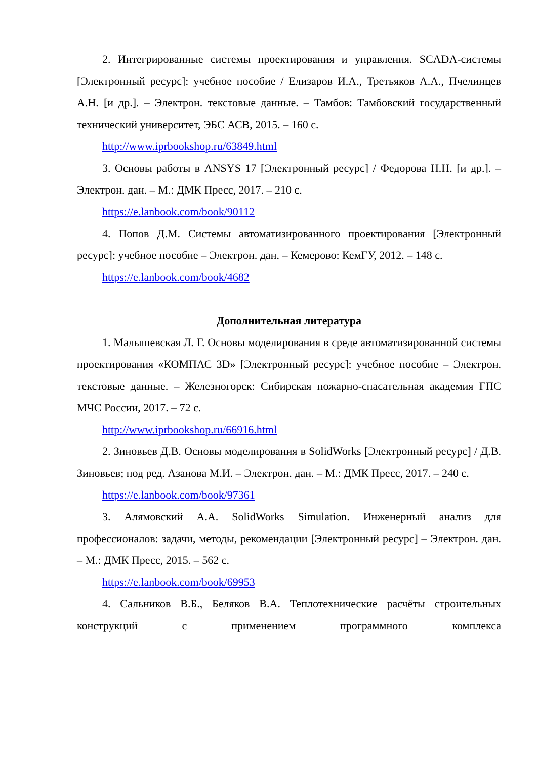2. Интегрированные системы проектирования и управления. SCADA-системы [Электронный ресурс]: учебное пособие / Елизаров И.А., Третьяков А.А., Пчелинцев А.Н. [и др.]. – Электрон. текстовые данные. – Тамбов: Тамбовский государственный технический университет, ЭБС АСВ, 2015. – 160 с.
http://www.iprbookshop.ru/63849.html
3. Основы работы в ANSYS 17 [Электронный ресурс] / Федорова Н.Н. [и др.]. – Электрон. дан. – М.: ДМК Пресс, 2017. – 210 с.
https://e.lanbook.com/book/90112
4. Попов Д.М. Системы автоматизированного проектирования [Электронный ресурс]: учебное пособие – Электрон. дан. – Кемерово: КемГУ, 2012. – 148 с.
https://e.lanbook.com/book/4682
Дополнительная литература
1. Малышевская Л. Г. Основы моделирования в среде автоматизированной системы проектирования «КОМПАС 3D» [Электронный ресурс]: учебное пособие – Электрон. текстовые данные. – Железногорск: Сибирская пожарно-спасательная академия ГПС МЧС России, 2017. – 72 с.
http://www.iprbookshop.ru/66916.html
2. Зиновьев Д.В. Основы моделирования в SolidWorks [Электронный ресурс] / Д.В. Зиновьев; под ред. Азанова М.И. – Электрон. дан. – М.: ДМК Пресс, 2017. – 240 с.
https://e.lanbook.com/book/97361
3. Алямовский А.А. SolidWorks Simulation. Инженерный анализ для профессионалов: задачи, методы, рекомендации [Электронный ресурс] – Электрон. дан. – М.: ДМК Пресс, 2015. – 562 с.
https://e.lanbook.com/book/69953
4. Сальников В.Б., Беляков В.А. Теплотехнические расчёты строительных конструкций с применением программного комплекса